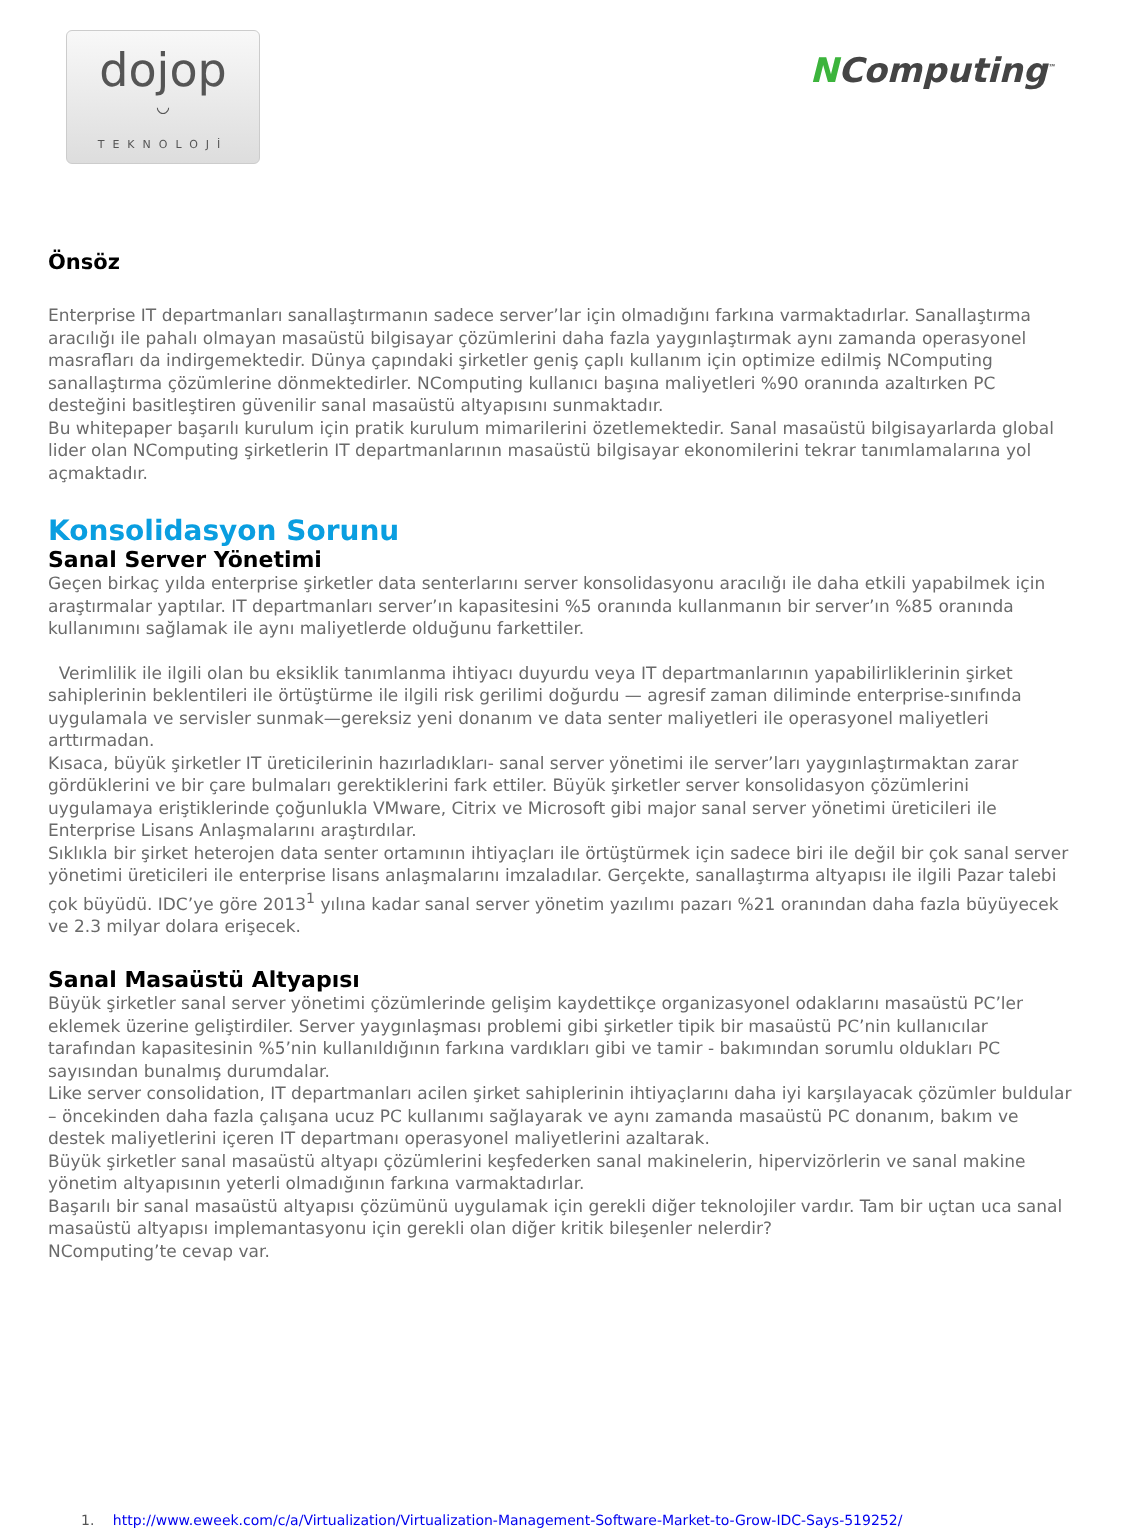dojop
◡
TEKNOLOJİ
NComputing<sup>™</sup>
Önsöz
Enterprise IT departmanları sanallaştırmanın sadece server’lar için olmadığını farkına varmaktadırlar. Sanallaştırma aracılığı ile pahalı olmayan masaüstü bilgisayar çözümlerini daha fazla yaygınlaştırmak aynı zamanda operasyonel masrafları da indirgemektedir. Dünya çapındaki şirketler geniş çaplı kullanım için optimize edilmiş NComputing sanallaştırma çözümlerine dönmektedirler. NComputing kullanıcı başına maliyetleri %90 oranında azaltırken PC desteğini basitleştiren güvenilir sanal masaüstü altyapısını sunmaktadır.
Bu whitepaper başarılı kurulum için pratik kurulum mimarilerini özetlemektedir. Sanal masaüstü bilgisayarlarda global lider olan NComputing şirketlerin IT departmanlarının masaüstü bilgisayar ekonomilerini tekrar tanımlamalarına yol açmaktadır.
Konsolidasyon Sorunu
Sanal Server Yönetimi
Geçen birkaç yılda enterprise şirketler data senterlarını server konsolidasyonu aracılığı ile daha etkili yapabilmek için araştırmalar yaptılar. IT departmanları server’ın kapasitesini %5 oranında kullanmanın bir server’ın %85 oranında kullanımını sağlamak ile aynı maliyetlerde olduğunu farkettiler.
Verimlilik ile ilgili olan bu eksiklik tanımlanma ihtiyacı duyurdu veya IT departmanlarının yapabilirliklerinin şirket sahiplerinin beklentileri ile örtüştürme ile ilgili risk gerilimi doğurdu — agresif zaman diliminde enterprise-sınıfında uygulamala ve servisler sunmak—gereksiz yeni donanım ve data senter maliyetleri ile operasyonel maliyetleri arttırmadan.
Kısaca, büyük şirketler IT üreticilerinin hazırladıkları- sanal server yönetimi ile server’ları yaygınlaştırmaktan zarar gördüklerini ve bir çare bulmaları gerektiklerini fark ettiler. Büyük şirketler server konsolidasyon çözümlerini uygulamaya eriştiklerinde çoğunlukla VMware, Citrix ve Microsoft gibi major sanal server yönetimi üreticileri ile Enterprise Lisans Anlaşmalarını araştırdılar.
Sıklıkla bir şirket heterojen data senter ortamının ihtiyaçları ile örtüştürmek için sadece biri ile değil bir çok sanal server yönetimi üreticileri ile enterprise lisans anlaşmalarını imzaladılar. Gerçekte, sanallaştırma altyapısı ile ilgili Pazar talebi çok büyüdü. IDC’ye göre 2013<sup>1</sup> yılına kadar sanal server yönetim yazılımı pazarı %21 oranından daha fazla büyüyecek ve 2.3 milyar dolara erişecek.
Sanal Masaüstü Altyapısı
Büyük şirketler sanal server yönetimi çözümlerinde gelişim kaydettikçe organizasyonel odaklarını masaüstü PC’ler eklemek üzerine geliştirdiler. Server yaygınlaşması problemi gibi şirketler tipik bir masaüstü PC’nin kullanıcılar tarafından kapasitesinin %5’nin kullanıldığının farkına vardıkları gibi ve tamir - bakımından sorumlu oldukları PC sayısından bunalmış durumdalar.
Like server consolidation, IT departmanları acilen şirket sahiplerinin ihtiyaçlarını daha iyi karşılayacak çözümler buldular – öncekinden daha fazla çalışana ucuz PC kullanımı sağlayarak ve aynı zamanda masaüstü PC donanım, bakım ve destek maliyetlerini içeren IT departmanı operasyonel maliyetlerini azaltarak.
Büyük şirketler sanal masaüstü altyapı çözümlerini keşfederken sanal makinelerin, hipervizörlerin ve sanal makine yönetim altyapısının yeterli olmadığının farkına varmaktadırlar.
Başarılı bir sanal masaüstü altyapısı çözümünü uygulamak için gerekli diğer teknolojiler vardır. Tam bir uçtan uca sanal masaüstü altyapısı implemantasyonu için gerekli olan diğer kritik bileşenler nelerdir?
NComputing’te cevap var.
1. http://www.eweek.com/c/a/Virtualization/Virtualization-Management-Software-Market-to-Grow-IDC-Says-519252/